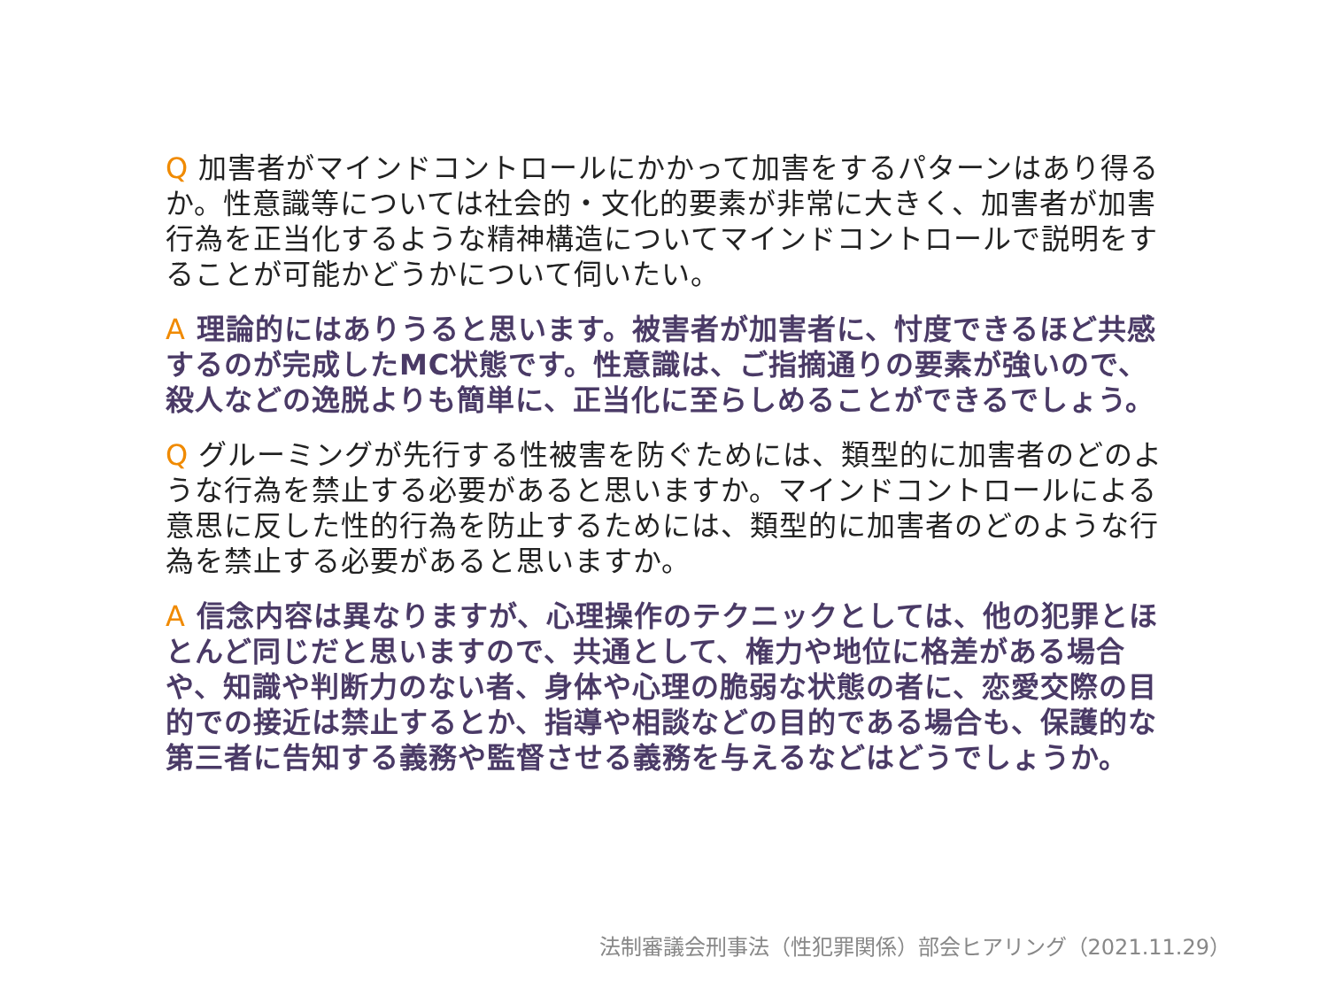Q 加害者がマインドコントロールにかかって加害をするパターンはあり得るか。性意識等については社会的・文化的要素が非常に大きく、加害者が加害行為を正当化するような精神構造についてマインドコントロールで説明をすることが可能かどうかについて伺いたい。
A 理論的にはありうると思います。被害者が加害者に、忖度できるほど共感するのが完成したMC状態です。性意識は、ご指摘通りの要素が強いので、殺人などの逸脱よりも簡単に、正当化に至らしめることができるでしょう。
Q グルーミングが先行する性被害を防ぐためには、類型的に加害者のどのような行為を禁止する必要があると思いますか。マインドコントロールによる意思に反した性的行為を防止するためには、類型的に加害者のどのような行為を禁止する必要があると思いますか。
A 信念内容は異なりますが、心理操作のテクニックとしては、他の犯罪とほとんど同じだと思いますので、共通として、権力や地位に格差がある場合や、知識や判断力のない者、身体や心理の脆弱な状態の者に、恋愛交際の目的での接近は禁止するとか、指導や相談などの目的である場合も、保護的な第三者に告知する義務や監督させる義務を与えるなどはどうでしょうか。
法制審議会刑事法（性犯罪関係）部会ヒアリング（2021.11.29）